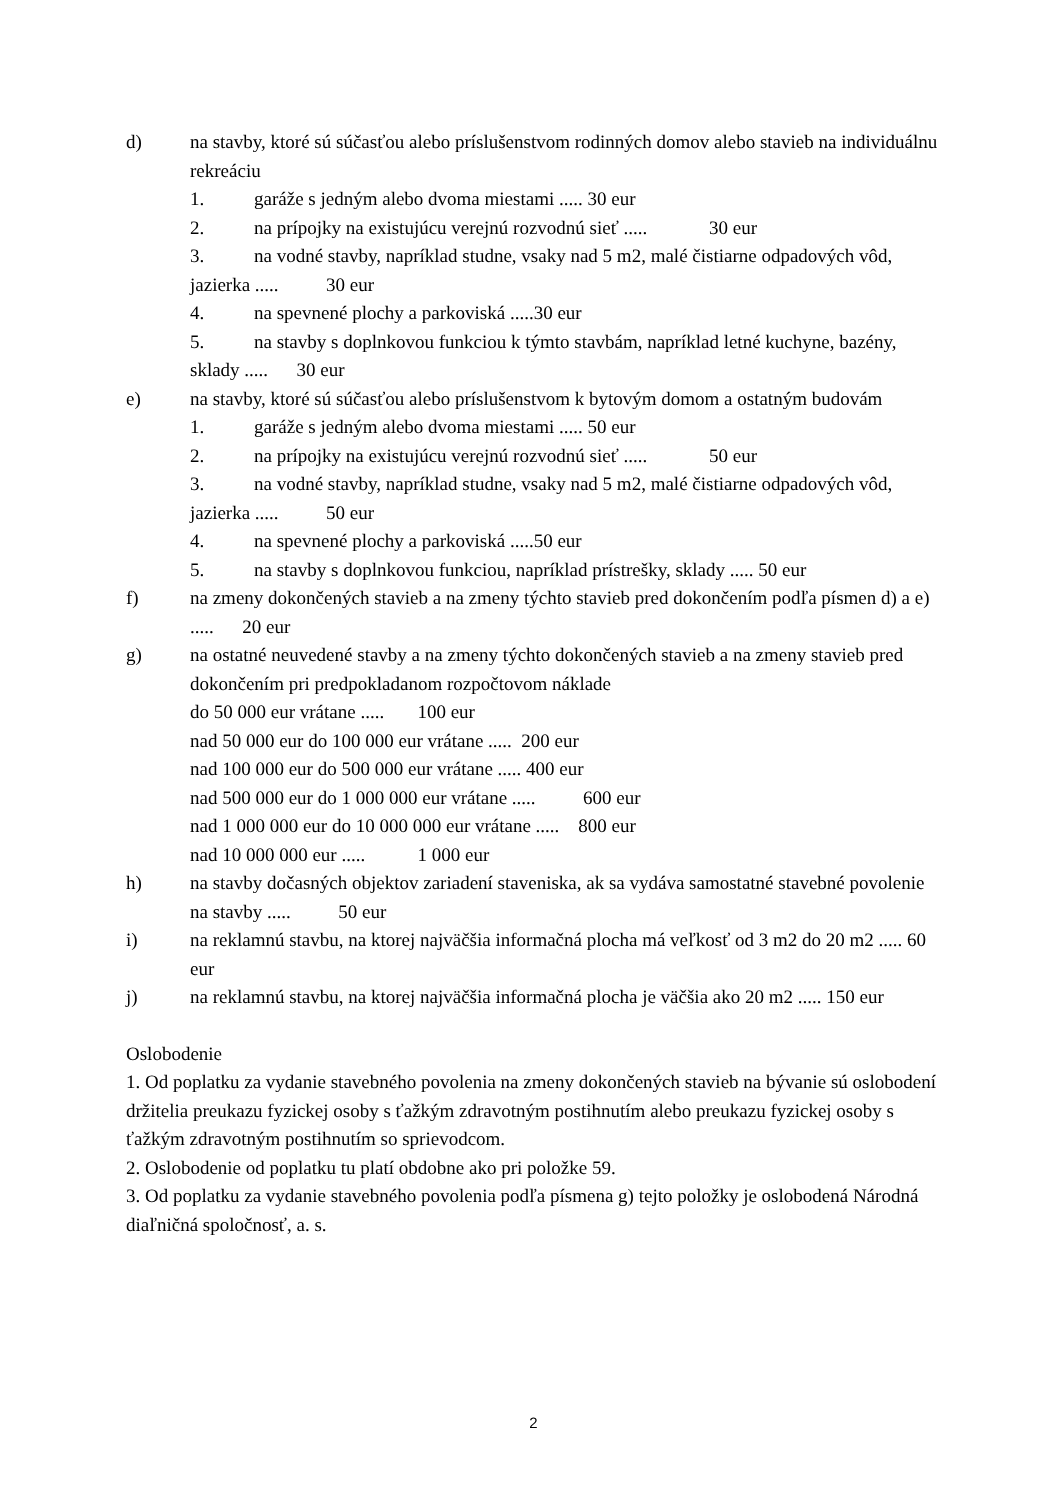d) na stavby, ktoré sú súčasťou alebo príslušenstvom rodinných domov alebo stavieb na individuálnu rekreáciu
1. garáže s jedným alebo dvoma miestami ..... 30 eur
2. na prípojky na existujúcu verejnú rozvodnú sieť ..... 30 eur
3. na vodné stavby, napríklad studne, vsaky nad 5 m2, malé čistiarne odpadových vôd, jazierka ..... 30 eur
4. na spevnené plochy a parkoviská .....30 eur
5. na stavby s doplnkovou funkciou k týmto stavbám, napríklad letné kuchyne, bazény, sklady ..... 30 eur
e) na stavby, ktoré sú súčasťou alebo príslušenstvom k bytovým domom a ostatným budovám
1. garáže s jedným alebo dvoma miestami ..... 50 eur
2. na prípojky na existujúcu verejnú rozvodnú sieť ..... 50 eur
3. na vodné stavby, napríklad studne, vsaky nad 5 m2, malé čistiarne odpadových vôd, jazierka ..... 50 eur
4. na spevnené plochy a parkoviská .....50 eur
5. na stavby s doplnkovou funkciou, napríklad prístrešky, sklady ..... 50 eur
f) na zmeny dokončených stavieb a na zmeny týchto stavieb pred dokončením podľa písmen d) a e) ..... 20 eur
g) na ostatné neuvedené stavby a na zmeny týchto dokončených stavieb a na zmeny stavieb pred dokončením pri predpokladanom rozpočtovom náklade
do 50 000 eur vrátane ..... 100 eur
nad 50 000 eur do 100 000 eur vrátane ..... 200 eur
nad 100 000 eur do 500 000 eur vrátane ..... 400 eur
nad 500 000 eur do 1 000 000 eur vrátane ..... 600 eur
nad 1 000 000 eur do 10 000 000 eur vrátane ..... 800 eur
nad 10 000 000 eur ..... 1 000 eur
h) na stavby dočasných objektov zariadení staveniska, ak sa vydáva samostatné stavebné povolenie na stavby ..... 50 eur
i) na reklamnú stavbu, na ktorej najväčšia informačná plocha má veľkosť od 3 m2 do 20 m2 ..... 60 eur
j) na reklamnú stavbu, na ktorej najväčšia informačná plocha je väčšia ako 20 m2 ..... 150 eur
Oslobodenie
1. Od poplatku za vydanie stavebného povolenia na zmeny dokončených stavieb na bývanie sú oslobodení držitelia preukazu fyzickej osoby s ťažkým zdravotným postihnutím alebo preukazu fyzickej osoby s ťažkým zdravotným postihnutím so sprievodcom.
2. Oslobodenie od poplatku tu platí obdobne ako pri položke 59.
3. Od poplatku za vydanie stavebného povolenia podľa písmena g) tejto položky je oslobodená Národná diaľničná spoločnosť, a. s.
2